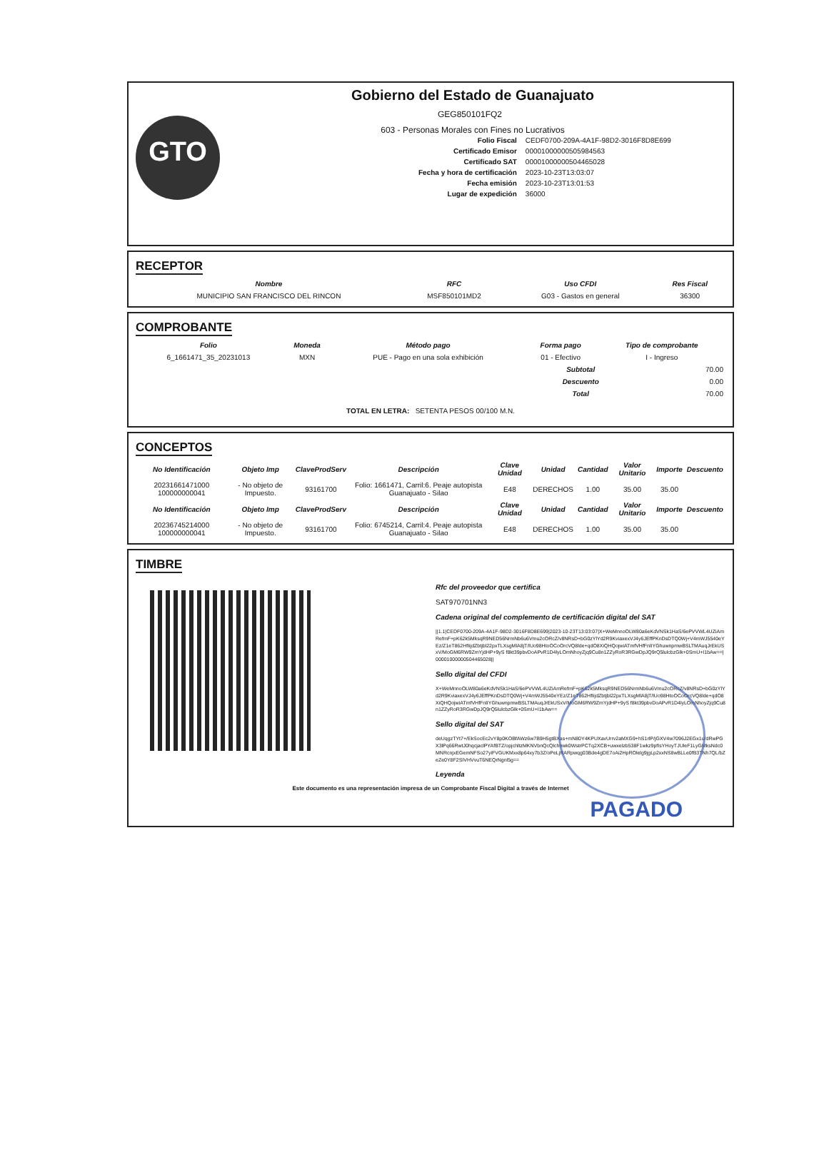GTO
Gobierno del Estado de Guanajuato
GEG850101FQ2
603 - Personas Morales con Fines no Lucrativos
| Folio Fiscal | CEDF0700-209A-4A1F-98D2-3016F8D8E699 |
| Certificado Emisor | 00001000000505984563 |
| Certificado SAT | 00001000000504465028 |
| Fecha y hora de certificación | 2023-10-23T13:03:07 |
| Fecha emisión | 2023-10-23T13:01:53 |
| Lugar de expedición | 36000 |
RECEPTOR
| Nombre | RFC | Uso CFDI | Res Fiscal |
| --- | --- | --- | --- |
| MUNICIPIO SAN FRANCISCO DEL RINCON | MSF850101MD2 | G03 - Gastos en general | 36300 |
COMPROBANTE
| Folio | Moneda | Método pago | Forma pago | Tipo de comprobante |
| --- | --- | --- | --- | --- |
| 6_1661471_35_20231013 | MXN | PUE - Pago en una sola exhibición | 01 - Efectivo | I - Ingreso |
| Subtotal | 70.00 |
| Descuento | 0.00 |
| Total | 70.00 |
TOTAL EN LETRA: SETENTA PESOS 00/100 M.N.
CONCEPTOS
| No Identificación | Objeto Imp | ClaveProdServ | Descripción | Clave Unidad | Unidad | Cantidad | Valor Unitario | Importe | Descuento |
| --- | --- | --- | --- | --- | --- | --- | --- | --- | --- |
| 20231661471000 100000000041 | - No objeto de Impuesto. | 93161700 | Folio: 1661471, Carril:6. Peaje autopista Guanajuato - Silao | E48 | DERECHOS | 1.00 | 35.00 | 35.00 | |
| No Identificación | Objeto Imp | ClaveProdServ | Descripción | Clave Unidad | Unidad | Cantidad | Valor Unitario | Importe | Descuento |
| 20236745214000 100000000041 | - No objeto de Impuesto. | 93161700 | Folio: 6745214, Carril:4. Peaje autopista Guanajuato - Silao | E48 | DERECHOS | 1.00 | 35.00 | 35.00 | |
TIMBRE
Rfc del proveedor que certifica
SAT970701NN3
Cadena original del complemento de certificación digital del SAT
||1.1|CEDF0700-209A-4A1F-98D2-3016F8D8E699|2023-10-23T13:03:07|X+WeMnnoOLW80a6eKdVNSk1HaS/6ePVVWL4UZiAmRefmF+pK62k5MksqR9NED56NrmNb6u6Vmu2cORcZ/v8NRsD+bG0zYlYd2R9KviaxexVJ4y6JEffPKnDsDTQ0Wj+V4mWJ5540eYEz/Z1eT862HfIijdZbtjbl22pxTLXsgMlA8jT/lUo98HtoOCoOrcVQ8lde+qdO8XiQHQojwiATmfVHfFnlIYGhuwnpmwBSLTMAuqJrEkUSxV/MoGM6RW9ZmYjdHP+9yS f8kt39pbvDoAPvR1D4lyLOmNhoyZjq9Cu8n1ZZyRoR3RGwDpJQ9rQ5lulcbzGlk+0SmU+I1bAw==|00001000000504465028||
Sello digital del CFDI
X+WeMnnoOLW80a6eKdVNSk1HaS/6ePVVWL4UZiAmRefmF+pK62k5MksqR9NED56NrmNb6u6Vmu2cORcZ/v8NRsD+bG0zYlYd2R9KviaxexVJ4y6JEffPKnDsDTQ0Wj+V4mWJ5540eYEz/Z1eT862HfIijdZbtjbl22pxTLXsgMlA8jT/lUo98HtoOCoOrcVQ8lde+qdO8XiQHQojwiATmfVHfFnlIYGhuwnpmwBSLTMAuqJrEkUSxV/MoGM6RW9ZmYjdHP+9yS f8kt39pbvDoAPvR1D4lyLOmNhoyZjq9Cu8n1ZZyRoR3RGwDpJQ9rQ5lulcbzGlk+0SmU+I1bAw==
Sello digital del SAT
deUqgzTYt7+/EkSocEc2vY8p0KOBfAWz6w7B9H5gtBXas+mN80Y4KPUXavUrrv2aMXG9+hS1rlP/jGXV4w7096J2EGx1u/dRwPGX3lPq66RwtJ0hqcjaclPYAfBTZ/opjchltzMKNVbnQcQlchnwk0WstrPCTq2XCB+uwxelzb538F1wkz9pfIsYHoyTJUleF1LyGMksNdc0MNRcnjxEGemNFSo27yiFVGUKMxx8p64xy7b3Z/oPeLjRARpwqg03Bde4gDE7oAi2HpROlelg9jgLp2xxNS8wBLLe0fB3TNh7QL/bZeZe0Y8F2SIVHVvuT6NEQrNgnl5g==
Leyenda
Este documento es una representación impresa de un Comprobante Fiscal Digital a través de Internet
PAGADO